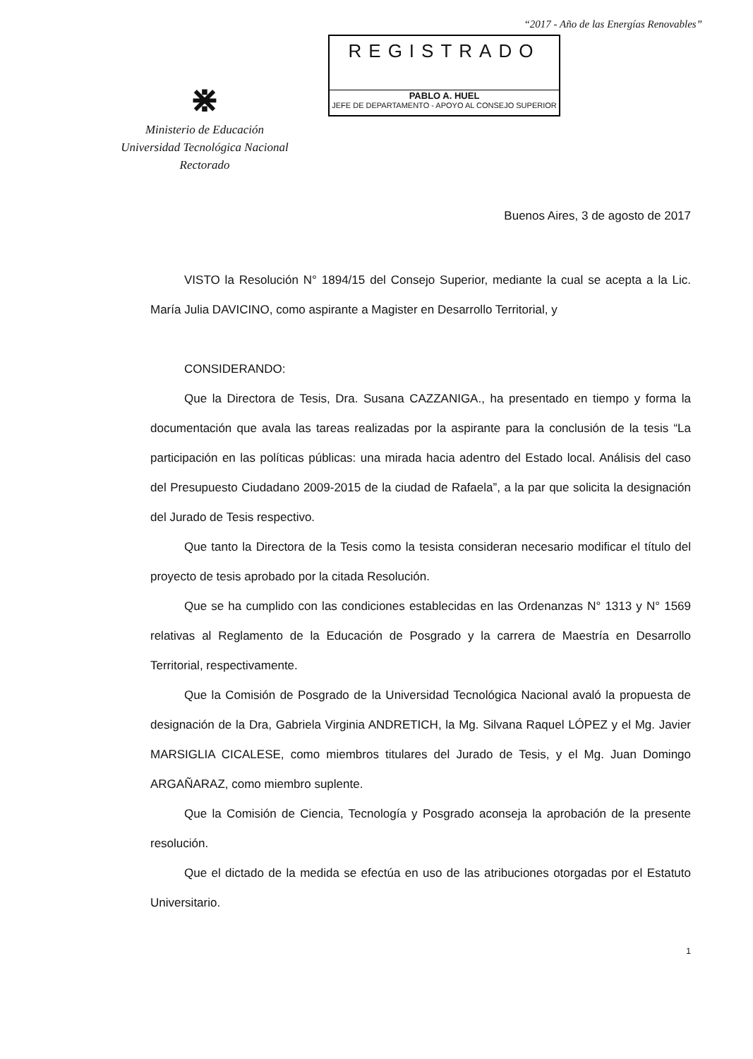“2017 - Año de las Energías Renovables”
⋇
Ministerio de Educación
Universidad Tecnológica Nacional
Rectorado
REGISTRADO
PABLO A. HUEL
JEFE DE DEPARTAMENTO - APOYO AL CONSEJO SUPERIOR
Buenos Aires, 3 de agosto de 2017
VISTO la Resolución N° 1894/15 del Consejo Superior, mediante la cual se acepta a la Lic. María Julia DAVICINO, como aspirante a Magister en Desarrollo Territorial, y
CONSIDERANDO:
Que la Directora de Tesis, Dra. Susana CAZZANIGA., ha presentado en tiempo y forma la documentación que avala las tareas realizadas por la aspirante para la conclusión de la tesis “La participación en las políticas públicas: una mirada hacia adentro del Estado local. Análisis del caso del Presupuesto Ciudadano 2009-2015 de la ciudad de Rafaela”, a la par que solicita la designación del Jurado de Tesis respectivo.
Que tanto la Directora de la Tesis como la tesista consideran necesario modificar el título del proyecto de tesis aprobado por la citada Resolución.
Que se ha cumplido con las condiciones establecidas en las Ordenanzas N° 1313 y N° 1569 relativas al Reglamento de la Educación de Posgrado y la carrera de Maestría en Desarrollo Territorial, respectivamente.
Que la Comisión de Posgrado de la Universidad Tecnológica Nacional avaló la propuesta de designación de la Dra, Gabriela Virginia ANDRETICH, la Mg. Silvana Raquel LÓPEZ y el Mg. Javier MARSIGLIA CICALESE, como miembros titulares del Jurado de Tesis, y el Mg. Juan Domingo ARGAÑARAZ, como miembro suplente.
Que la Comisión de Ciencia, Tecnología y Posgrado aconseja la aprobación de la presente resolución.
Que el dictado de la medida se efectúa en uso de las atribuciones otorgadas por el Estatuto Universitario.
1